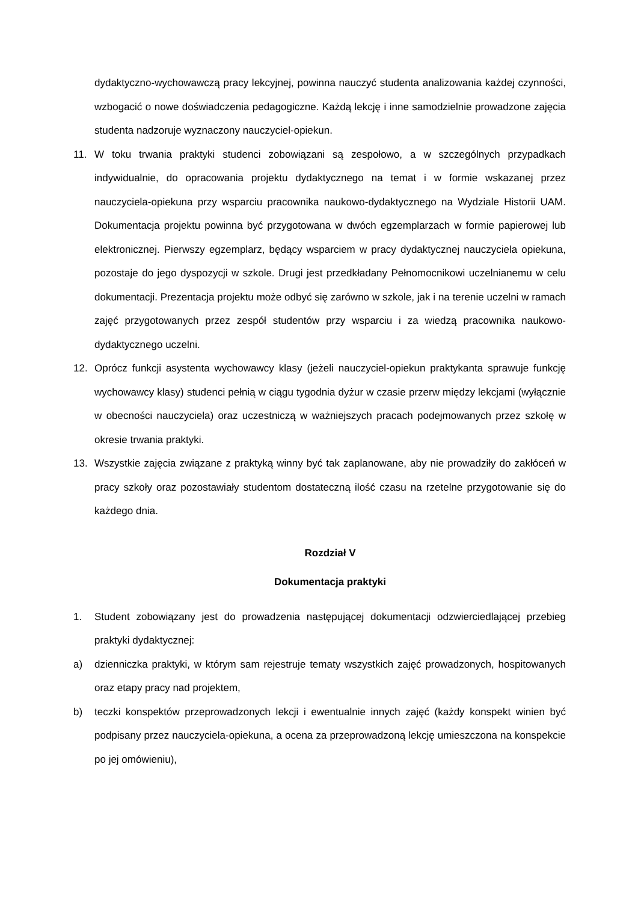dydaktyczno-wychowawczą pracy lekcyjnej, powinna nauczyć studenta analizowania każdej czynności, wzbogacić o nowe doświadczenia pedagogiczne. Każdą lekcję i inne samodzielnie prowadzone zajęcia studenta nadzoruje wyznaczony nauczyciel-opiekun.
11. W toku trwania praktyki studenci zobowiązani są zespołowo, a w szczególnych przypadkach indywidualnie, do opracowania projektu dydaktycznego na temat i w formie wskazanej przez nauczyciela-opiekuna przy wsparciu pracownika naukowo-dydaktycznego na Wydziale Historii UAM. Dokumentacja projektu powinna być przygotowana w dwóch egzemplarzach w formie papierowej lub elektronicznej. Pierwszy egzemplarz, będący wsparciem w pracy dydaktycznej nauczyciela opiekuna, pozostaje do jego dyspozycji w szkole. Drugi jest przedkładany Pełnomocnikowi uczelnianemu w celu dokumentacji. Prezentacja projektu może odbyć się zarówno w szkole, jak i na terenie uczelni w ramach zajęć przygotowanych przez zespół studentów przy wsparciu i za wiedzą pracownika naukowo-dydaktycznego uczelni.
12. Oprócz funkcji asystenta wychowawcy klasy (jeżeli nauczyciel-opiekun praktykanta sprawuje funkcję wychowawcy klasy) studenci pełnią w ciągu tygodnia dyżur w czasie przerw między lekcjami (wyłącznie w obecności nauczyciela) oraz uczestniczą w ważniejszych pracach podejmowanych przez szkołę w okresie trwania praktyki.
13. Wszystkie zajęcia związane z praktyką winny być tak zaplanowane, aby nie prowadziły do zakłóceń w pracy szkoły oraz pozostawiały studentom dostateczną ilość czasu na rzetelne przygotowanie się do każdego dnia.
Rozdział V
Dokumentacja praktyki
1. Student zobowiązany jest do prowadzenia następującej dokumentacji odzwierciedlającej przebieg praktyki dydaktycznej:
a) dzienniczka praktyki, w którym sam rejestruje tematy wszystkich zajęć prowadzonych, hospitowanych oraz etapy pracy nad projektem,
b) teczki konspektów przeprowadzonych lekcji i ewentualnie innych zajęć (każdy konspekt winien być podpisany przez nauczyciela-opiekuna, a ocena za przeprowadzoną lekcję umieszczona na konspekcie po jej omówieniu),